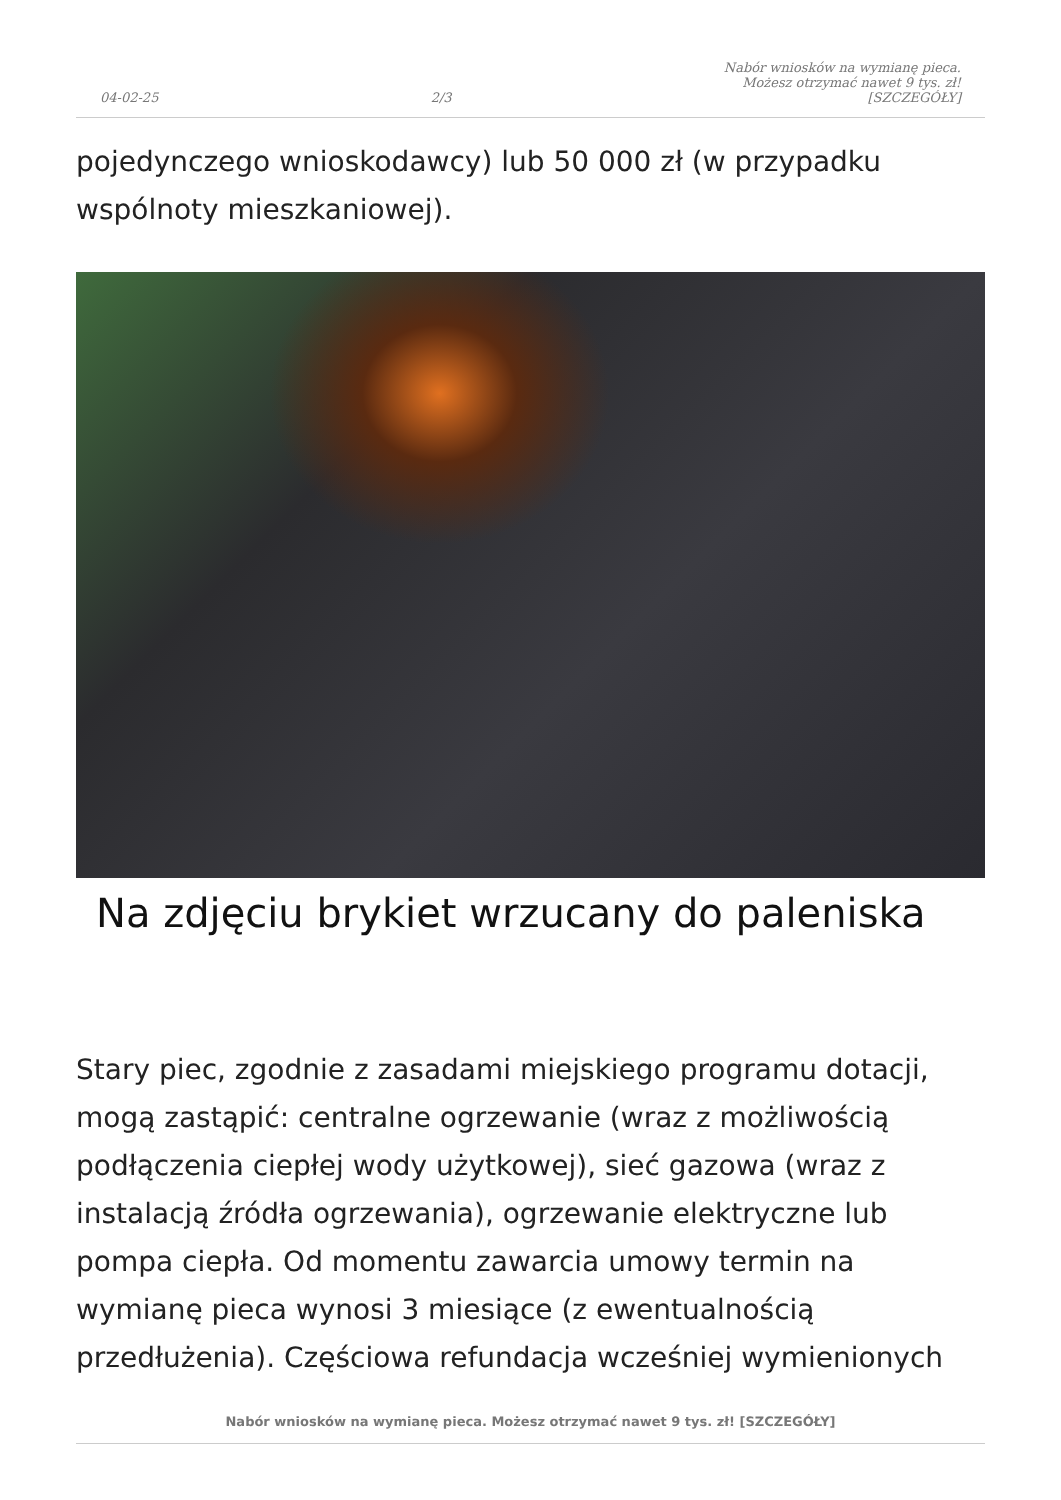04-02-25 2/3 Nabór wniosków na wymianę pieca.
Możesz otrzymać nawet 9 tys. zł!
[SZCZEGÓŁY]
pojedynczego wnioskodawcy) lub 50 000 zł (w przypadku wspólnoty mieszkaniowej).
Na zdjęciu brykiet wrzucany do paleniska
Stary piec, zgodnie z zasadami miejskiego programu dotacji, mogą zastąpić: centralne ogrzewanie (wraz z możliwością podłączenia ciepłej wody użytkowej), sieć gazowa (wraz z instalacją źródła ogrzewania), ogrzewanie elektryczne lub pompa ciepła. Od momentu zawarcia umowy termin na wymianę pieca wynosi 3 miesiące (z ewentualnością przedłużenia). Częściowa refundacja wcześniej wymienionych
Nabór wniosków na wymianę pieca. Możesz otrzymać nawet 9 tys. zł! [SZCZEGÓŁY]